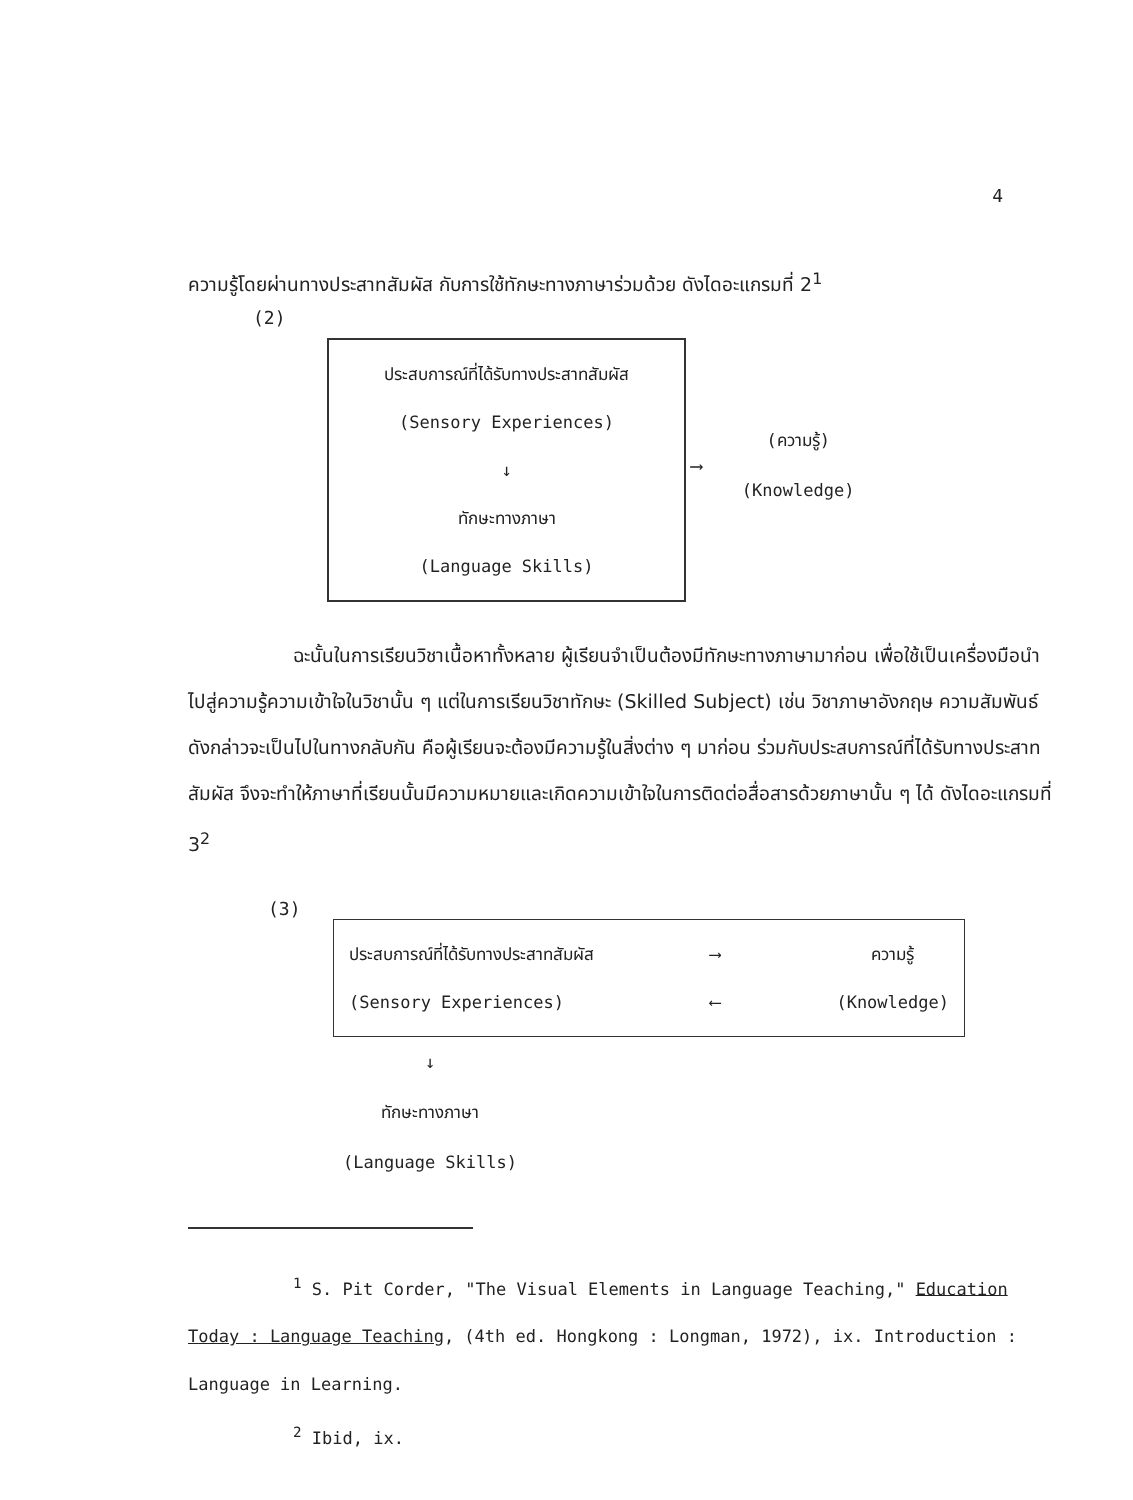4
ความรู้โดยผ่านทางประสาทสัมผัส กับการใช้ทักษะทางภาษาร่วมด้วย ดังไดอะแกรมที่ 2<sup>1</sup>
(2)
ประสบการณ์ที่ได้รับทางประสาทสัมผัส
(Sensory Experiences)
↓
ทักษะทางภาษา
(Language Skills)
⟶
(ความรู้)
(Knowledge)
ฉะนั้นในการเรียนวิชาเนื้อหาทั้งหลาย ผู้เรียนจำเป็นต้องมีทักษะทางภาษามาก่อน เพื่อใช้เป็นเครื่องมือนำไปสู่ความรู้ความเข้าใจในวิชานั้น ๆ แต่ในการเรียนวิชาทักษะ (Skilled Subject) เช่น วิชาภาษาอังกฤษ ความสัมพันธ์ดังกล่าวจะเป็นไปในทางกลับกัน คือผู้เรียนจะต้องมีความรู้ในสิ่งต่าง ๆ มาก่อน ร่วมกับประสบการณ์ที่ได้รับทางประสาทสัมผัส จึงจะทำให้ภาษาที่เรียนนั้นมีความหมายและเกิดความเข้าใจในการติดต่อสื่อสารด้วยภาษานั้น ๆ ได้ ดังไดอะแกรมที่ 3<sup>2</sup>
(3)
ประสบการณ์ที่ได้รับทางประสาทสัมผัส
(Sensory Experiences)
⟶
⟵
ความรู้
(Knowledge)
↓
ทักษะทางภาษา
(Language Skills)
<sup>1</sup> S. Pit Corder, "The Visual Elements in Language Teaching," Education Today : Language Teaching, (4th ed. Hongkong : Longman, 1972), ix. Introduction : Language in Learning.
<sup>2</sup> Ibid, ix.